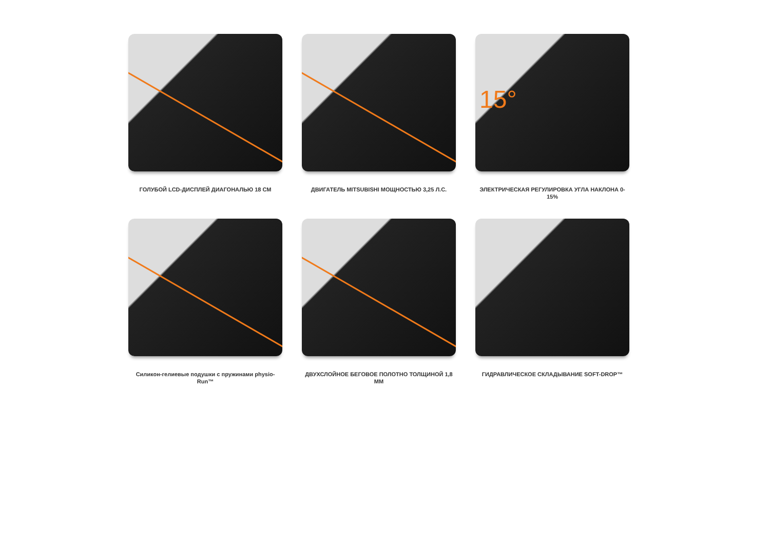ГОЛУБОЙ LCD-ДИСПЛЕЙ ДИАГОНАЛЬЮ 18 СМ
ДВИГАТЕЛЬ MITSUBISHI МОЩНОСТЬЮ 3,25 Л.С.
15°
ЭЛЕКТРИЧЕСКАЯ РЕГУЛИРОВКА УГЛА НАКЛОНА 0-15%
Силикон-гелиевые подушки с пружинами physio-Run™
ДВУХСЛОЙНОЕ БЕГОВОЕ ПОЛОТНО ТОЛЩИНОЙ 1,8 ММ
ГИДРАВЛИЧЕСКОЕ СКЛАДЫВАНИЕ SOFT-DROP™